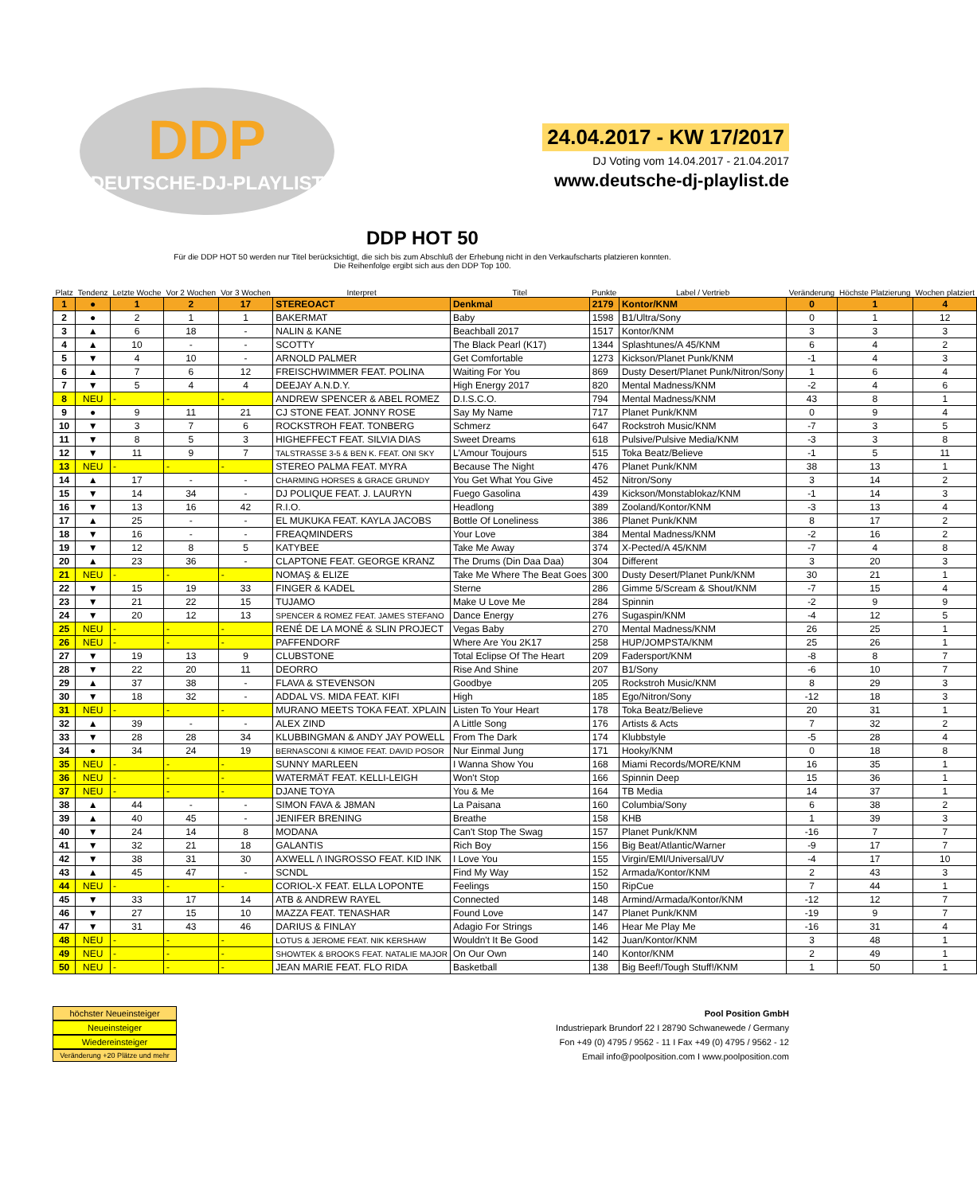DDP
DEUTSCHE-DJ-PLAYLIST
24.04.2017 - KW 17/2017
DJ Voting vom 14.04.2017 - 21.04.2017
www.deutsche-dj-playlist.de
DDP HOT 50
Für die DDP HOT 50 werden nur Titel berücksichtigt, die sich bis zum Abschluß der Erhebung nicht in den Verkaufscharts platzieren konnten.
Die Reihenfolge ergibt sich aus den DDP Top 100.
| Platz | Tendenz | Letzte Woche | Vor 2 Wochen | Vor 3 Wochen | Interpret | Titel | Punkte | Label / Vertrieb | Veränderung | Höchste Platzierung | Wochen platziert |
| --- | --- | --- | --- | --- | --- | --- | --- | --- | --- | --- | --- |
| 1 | ● | 1 | 2 | 17 | STEREOACT | Denkmal | 2179 | Kontor/KNM | 0 | 1 | 4 |
| 2 | ● | 2 | 1 | 1 | BAKERMAT | Baby | 1598 | B1/Ultra/Sony | 0 | 1 | 12 |
| 3 | ▲ | 6 | 18 | - | NALIN & KANE | Beachball 2017 | 1517 | Kontor/KNM | 3 | 3 | 3 |
| 4 | ▲ | 10 | - | - | SCOTTY | The Black Pearl (K17) | 1344 | Splashtunes/A 45/KNM | 6 | 4 | 2 |
| 5 | ▼ | 4 | 10 | - | ARNOLD PALMER | Get Comfortable | 1273 | Kickson/Planet Punk/KNM | -1 | 4 | 3 |
| 6 | ▲ | 7 | 6 | 12 | FREISCHWIMMER FEAT. POLINA | Waiting For You | 869 | Dusty Desert/Planet Punk/Nitron/Sony | 1 | 6 | 4 |
| 7 | ▼ | 5 | 4 | 4 | DEEJAY A.N.D.Y. | High Energy 2017 | 820 | Mental Madness/KNM | -2 | 4 | 6 |
| 8 | NEU | - | - | - | ANDREW SPENCER & ABEL ROMEZ | D.I.S.C.O. | 794 | Mental Madness/KNM | 43 | 8 | 1 |
| 9 | ● | 9 | 11 | 21 | CJ STONE FEAT. JONNY ROSE | Say My Name | 717 | Planet Punk/KNM | 0 | 9 | 4 |
| 10 | ▼ | 3 | 7 | 6 | ROCKSTROH FEAT. TONBERG | Schmerz | 647 | Rockstroh Music/KNM | -7 | 3 | 5 |
| 11 | ▼ | 8 | 5 | 3 | HIGHEFFECT FEAT. SILVIA DIAS | Sweet Dreams | 618 | Pulsive/Pulsive Media/KNM | -3 | 3 | 8 |
| 12 | ▼ | 11 | 9 | 7 | TALSTRASSE 3-5 & BEN K. FEAT. ONI SKY | L'Amour Toujours | 515 | Toka Beatz/Believe | -1 | 5 | 11 |
| 13 | NEU | - | - | - | STEREO PALMA FEAT. MYRA | Because The Night | 476 | Planet Punk/KNM | 38 | 13 | 1 |
| 14 | ▲ | 17 | - | - | CHARMING HORSES & GRACE GRUNDY | You Get What You Give | 452 | Nitron/Sony | 3 | 14 | 2 |
| 15 | ▼ | 14 | 34 | - | DJ POLIQUE FEAT. J. LAURYN | Fuego Gasolina | 439 | Kickson/Monstablokaz/KNM | -1 | 14 | 3 |
| 16 | ▼ | 13 | 16 | 42 | R.I.O. | Headlong | 389 | Zooland/Kontor/KNM | -3 | 13 | 4 |
| 17 | ▲ | 25 | - | - | EL MUKUKA FEAT. KAYLA JACOBS | Bottle Of Loneliness | 386 | Planet Punk/KNM | 8 | 17 | 2 |
| 18 | ▼ | 16 | - | - | FREAQMINDERS | Your Love | 384 | Mental Madness/KNM | -2 | 16 | 2 |
| 19 | ▼ | 12 | 8 | 5 | KATYBEE | Take Me Away | 374 | X-Pected/A 45/KNM | -7 | 4 | 8 |
| 20 | ▲ | 23 | 36 | - | CLAPTONE FEAT. GEORGE KRANZ | The Drums (Din Daa Daa) | 304 | Different | 3 | 20 | 3 |
| 21 | NEU | - | - | - | NOMAŞ & ELIZE | Take Me Where The Beat Goes | 300 | Dusty Desert/Planet Punk/KNM | 30 | 21 | 1 |
| 22 | ▼ | 15 | 19 | 33 | FINGER & KADEL | Sterne | 286 | Gimme 5/Scream & Shout/KNM | -7 | 15 | 4 |
| 23 | ▼ | 21 | 22 | 15 | TUJAMO | Make U Love Me | 284 | Spinnin | -2 | 9 | 9 |
| 24 | ▼ | 20 | 12 | 13 | SPENCER & ROMEZ FEAT. JAMES STEFANO | Dance Energy | 276 | Sugaspin/KNM | -4 | 12 | 5 |
| 25 | NEU | - | - | - | RENÉ DE LA MONÉ & SLIN PROJECT | Vegas Baby | 270 | Mental Madness/KNM | 26 | 25 | 1 |
| 26 | NEU | - | - | - | PAFFENDORF | Where Are You 2K17 | 258 | HUP/JOMPSTA/KNM | 25 | 26 | 1 |
| 27 | ▼ | 19 | 13 | 9 | CLUBSTONE | Total Eclipse Of The Heart | 209 | Fadersport/KNM | -8 | 8 | 7 |
| 28 | ▼ | 22 | 20 | 11 | DEORRO | Rise And Shine | 207 | B1/Sony | -6 | 10 | 7 |
| 29 | ▲ | 37 | 38 | - | FLAVA & STEVENSON | Goodbye | 205 | Rockstroh Music/KNM | 8 | 29 | 3 |
| 30 | ▼ | 18 | 32 | - | ADDAL VS. MIDA FEAT. KIFI | High | 185 | Ego/Nitron/Sony | -12 | 18 | 3 |
| 31 | NEU | - | - | - | MURANO MEETS TOKA FEAT. XPLAIN | Listen To Your Heart | 178 | Toka Beatz/Believe | 20 | 31 | 1 |
| 32 | ▲ | 39 | - | - | ALEX ZIND | A Little Song | 176 | Artists & Acts | 7 | 32 | 2 |
| 33 | ▼ | 28 | 28 | 34 | KLUBBINGMAN & ANDY JAY POWELL | From The Dark | 174 | Klubbstyle | -5 | 28 | 4 |
| 34 | ● | 34 | 24 | 19 | BERNASCONI & KIMOE FEAT. DAVID POSOR | Nur Einmal Jung | 171 | Hooky/KNM | 0 | 18 | 8 |
| 35 | NEU | - | - | - | SUNNY MARLEEN | I Wanna Show You | 168 | Miami Records/MORE/KNM | 16 | 35 | 1 |
| 36 | NEU | - | - | - | WATERMÄT FEAT. KELLI-LEIGH | Won't Stop | 166 | Spinnin Deep | 15 | 36 | 1 |
| 37 | NEU | - | - | - | DJANE TOYA | You & Me | 164 | TB Media | 14 | 37 | 1 |
| 38 | ▲ | 44 | - | - | SIMON FAVA & J8MAN | La Paisana | 160 | Columbia/Sony | 6 | 38 | 2 |
| 39 | ▲ | 40 | 45 | - | JENIFER BRENING | Breathe | 158 | KHB | 1 | 39 | 3 |
| 40 | ▼ | 24 | 14 | 8 | MODANA | Can't Stop The Swag | 157 | Planet Punk/KNM | -16 | 7 | 7 |
| 41 | ▼ | 32 | 21 | 18 | GALANTIS | Rich Boy | 156 | Big Beat/Atlantic/Warner | -9 | 17 | 7 |
| 42 | ▼ | 38 | 31 | 30 | AXWELL /\ INGROSSO FEAT. KID INK | I Love You | 155 | Virgin/EMI/Universal/UV | -4 | 17 | 10 |
| 43 | ▲ | 45 | 47 | - | SCNDL | Find My Way | 152 | Armada/Kontor/KNM | 2 | 43 | 3 |
| 44 | NEU | - | - | - | CORIOL-X FEAT. ELLA LOPONTE | Feelings | 150 | RipCue | 7 | 44 | 1 |
| 45 | ▼ | 33 | 17 | 14 | ATB & ANDREW RAYEL | Connected | 148 | Armind/Armada/Kontor/KNM | -12 | 12 | 7 |
| 46 | ▼ | 27 | 15 | 10 | MAZZA FEAT. TENASHAR | Found Love | 147 | Planet Punk/KNM | -19 | 9 | 7 |
| 47 | ▼ | 31 | 43 | 46 | DARIUS & FINLAY | Adagio For Strings | 146 | Hear Me Play Me | -16 | 31 | 4 |
| 48 | NEU | - | - | - | LOTUS & JEROME FEAT. NIK KERSHAW | Wouldn't It Be Good | 142 | Juan/Kontor/KNM | 3 | 48 | 1 |
| 49 | NEU | - | - | - | SHOWTEK & BROOKS FEAT. NATALIE MAJOR | On Our Own | 140 | Kontor/KNM | 2 | 49 | 1 |
| 50 | NEU | - | - | - | JEAN MARIE FEAT. FLO RIDA | Basketball | 138 | Big Beef!/Tough Stuff!/KNM | 1 | 50 | 1 |
höchster Neueinsteiger
Neueinsteiger
Wiedereinsteiger
Veränderung +20 Plätze und mehr
Pool Position GmbH
Industriepark Brundorf 22 I 28790 Schwanewede / Germany
Fon +49 (0) 4795 / 9562 - 11 I Fax +49 (0) 4795 / 9562 - 12
Email info@poolposition.com I www.poolposition.com